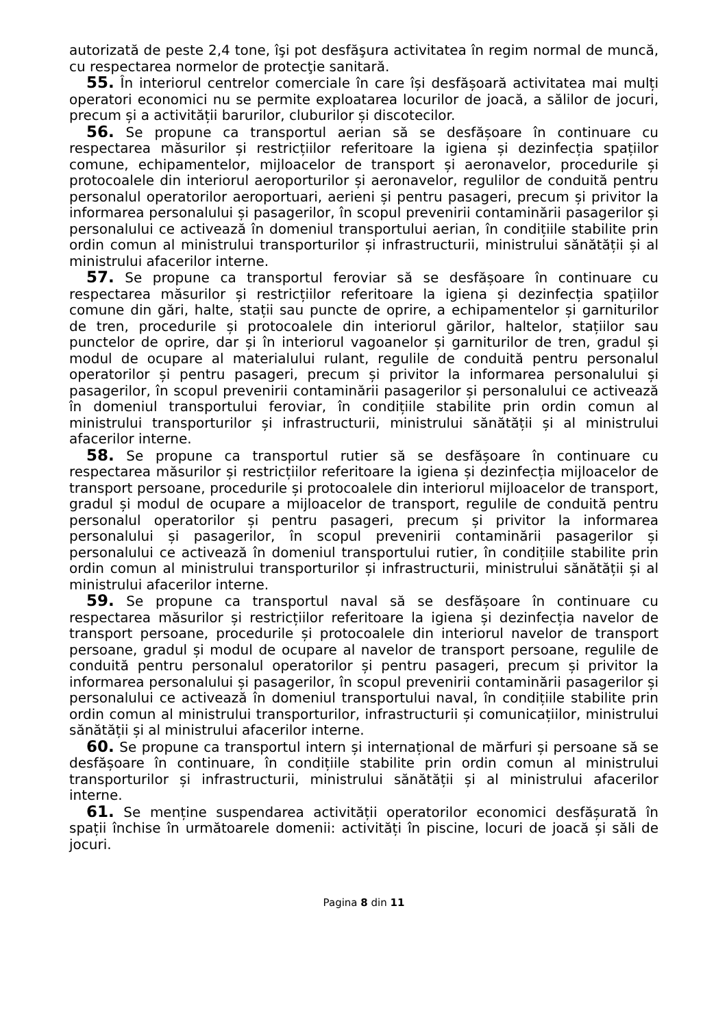autorizată de peste 2,4 tone, îşi pot desfăşura activitatea în regim normal de muncă, cu respectarea normelor de protecţie sanitară.
55. În interiorul centrelor comerciale în care își desfășoară activitatea mai mulți operatori economici nu se permite exploatarea locurilor de joacă, a sălilor de jocuri, precum și a activității barurilor, cluburilor și discotecilor.
56. Se propune ca transportul aerian să se desfășoare în continuare cu respectarea măsurilor și restricțiilor referitoare la igiena și dezinfecția spațiilor comune, echipamentelor, mijloacelor de transport și aeronavelor, procedurile și protocoalele din interiorul aeroporturilor și aeronavelor, regulilor de conduită pentru personalul operatorilor aeroportuari, aerieni și pentru pasageri, precum și privitor la informarea personalului și pasagerilor, în scopul prevenirii contaminării pasagerilor și personalului ce activează în domeniul transportului aerian, în condițiile stabilite prin ordin comun al ministrului transporturilor și infrastructurii, ministrului sănătății și al ministrului afacerilor interne.
57. Se propune ca transportul feroviar să se desfășoare în continuare cu respectarea măsurilor și restricțiilor referitoare la igiena și dezinfecția spațiilor comune din gări, halte, stații sau puncte de oprire, a echipamentelor și garniturilor de tren, procedurile și protocoalele din interiorul gărilor, haltelor, stațiilor sau punctelor de oprire, dar și în interiorul vagoanelor și garniturilor de tren, gradul și modul de ocupare al materialului rulant, regulile de conduită pentru personalul operatorilor și pentru pasageri, precum și privitor la informarea personalului și pasagerilor, în scopul prevenirii contaminării pasagerilor și personalului ce activează în domeniul transportului feroviar, în condițiile stabilite prin ordin comun al ministrului transporturilor și infrastructurii, ministrului sănătății și al ministrului afacerilor interne.
58. Se propune ca transportul rutier să se desfășoare în continuare cu respectarea măsurilor și restricțiilor referitoare la igiena și dezinfecția mijloacelor de transport persoane, procedurile și protocoalele din interiorul mijloacelor de transport, gradul și modul de ocupare a mijloacelor de transport, regulile de conduită pentru personalul operatorilor și pentru pasageri, precum și privitor la informarea personalului și pasagerilor, în scopul prevenirii contaminării pasagerilor și personalului ce activează în domeniul transportului rutier, în condițiile stabilite prin ordin comun al ministrului transporturilor și infrastructurii, ministrului sănătății și al ministrului afacerilor interne.
59. Se propune ca transportul naval să se desfășoare în continuare cu respectarea măsurilor și restricțiilor referitoare la igiena și dezinfecția navelor de transport persoane, procedurile și protocoalele din interiorul navelor de transport persoane, gradul și modul de ocupare al navelor de transport persoane, regulile de conduită pentru personalul operatorilor și pentru pasageri, precum și privitor la informarea personalului și pasagerilor, în scopul prevenirii contaminării pasagerilor și personalului ce activează în domeniul transportului naval, în condițiile stabilite prin ordin comun al ministrului transporturilor, infrastructurii și comunicațiilor, ministrului sănătății și al ministrului afacerilor interne.
60. Se propune ca transportul intern și internațional de mărfuri și persoane să se desfășoare în continuare, în condițiile stabilite prin ordin comun al ministrului transporturilor și infrastructurii, ministrului sănătății și al ministrului afacerilor interne.
61. Se menține suspendarea activității operatorilor economici desfășurată în spații închise în următoarele domenii: activități în piscine, locuri de joacă și săli de jocuri.
Pagina 8 din 11